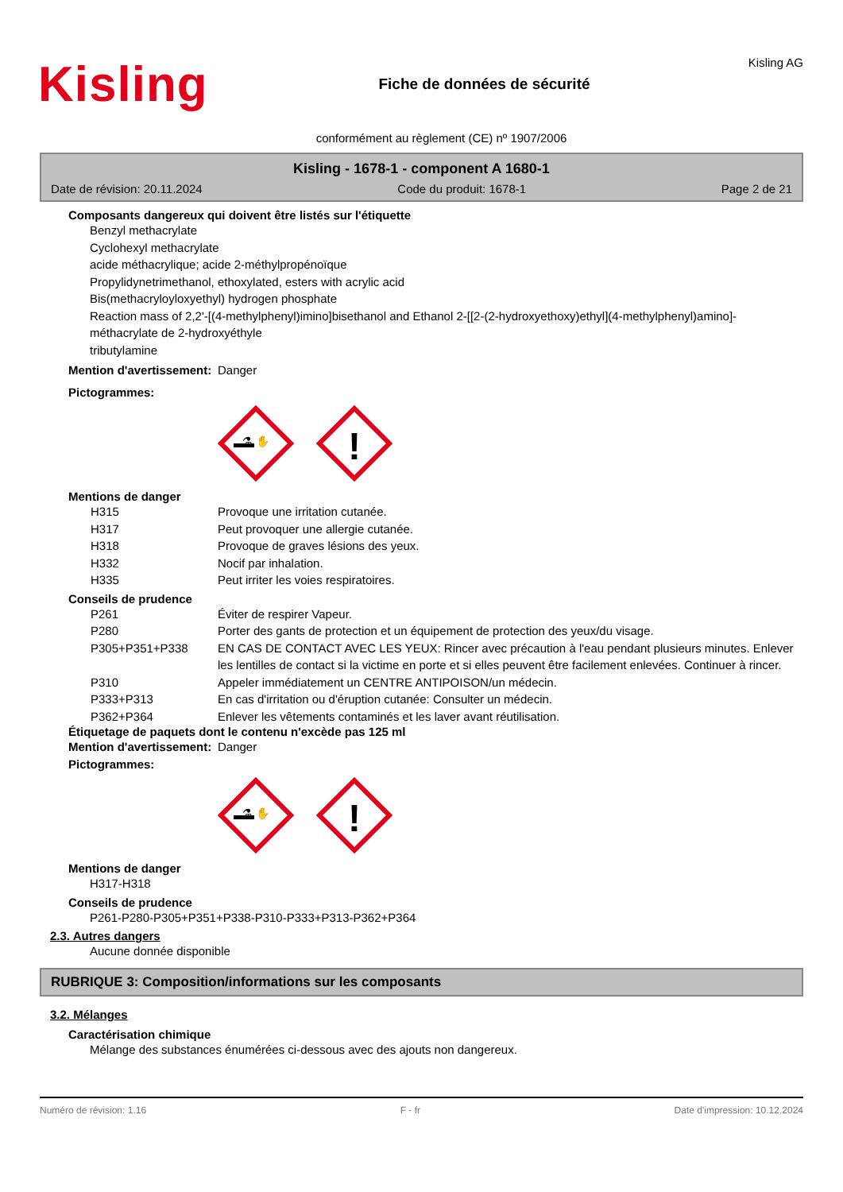Kisling
Fiche de données de sécurité
Kisling AG
conformément au règlement (CE) nº 1907/2006
Kisling - 1678-1 - component A 1680-1
Date de révision: 20.11.2024 Code du produit: 1678-1 Page 2 de 21
Composants dangereux qui doivent être listés sur l'étiquette
Benzyl methacrylate
Cyclohexyl methacrylate
acide méthacrylique; acide 2-méthylpropénoïque
Propylidynetrimethanol, ethoxylated, esters with acrylic acid
Bis(methacryloyloxyethyl) hydrogen phosphate
Reaction mass of 2,2'-[(4-methylphenyl)imino]bisethanol and Ethanol 2-[[2-(2-hydroxyethoxy)ethyl](4-methylphenyl)amino]-
méthacrylate de 2-hydroxyéthyle
tributylamine
Mention d'avertissement:
Danger
Pictogrammes:
⚗ ✋
!
Mentions de danger
H315 Provoque une irritation cutanée.
H317 Peut provoquer une allergie cutanée.
H318 Provoque de graves lésions des yeux.
H332 Nocif par inhalation.
H335 Peut irriter les voies respiratoires.
Conseils de prudence
P261 Éviter de respirer Vapeur.
P280 Porter des gants de protection et un équipement de protection des yeux/du visage.
P305+P351+P338 EN CAS DE CONTACT AVEC LES YEUX: Rincer avec précaution à l'eau pendant plusieurs minutes. Enlever les lentilles de contact si la victime en porte et si elles peuvent être facilement enlevées. Continuer à rincer.
P310 Appeler immédiatement un CENTRE ANTIPOISON/un médecin.
P333+P313 En cas d'irritation ou d'éruption cutanée: Consulter un médecin.
P362+P364 Enlever les vêtements contaminés et les laver avant réutilisation.
Étiquetage de paquets dont le contenu n'excède pas 125 ml
Mention d'avertissement:
Danger
Pictogrammes:
⚗ ✋
!
Mentions de danger
H317-H318
Conseils de prudence
P261-P280-P305+P351+P338-P310-P333+P313-P362+P364
2.3. Autres dangers
Aucune donnée disponible
RUBRIQUE 3: Composition/informations sur les composants
3.2. Mélanges
Caractérisation chimique
Mélange des substances énumérées ci-dessous avec des ajouts non dangereux.
Numéro de révision: 1.16 F - fr Date d'impression: 10.12.2024